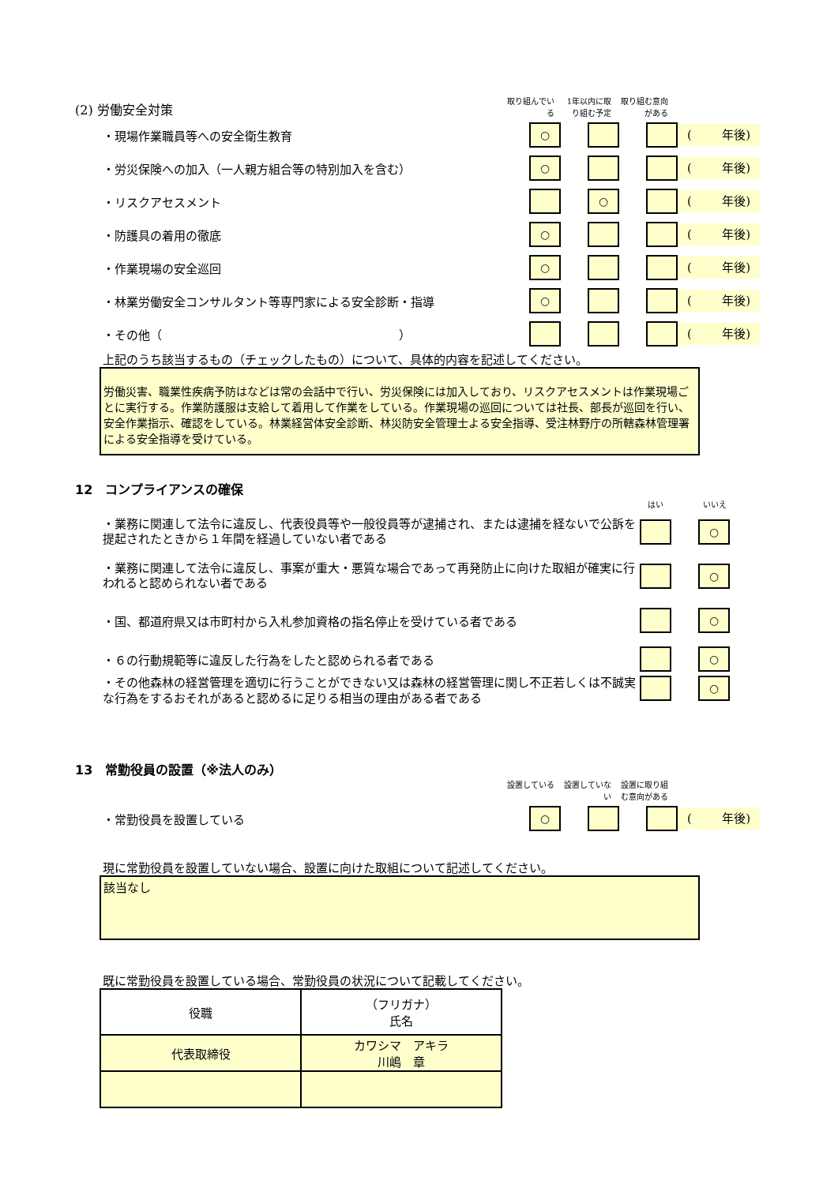(2) 労働安全対策
取り組んでいる
1年以内に取り組む予定
取り組む意向がある
・現場作業職員等への安全衛生教育
○ (年後)
・労災保険への加入（一人親方組合等の特別加入を含む）
○ (年後)
・リスクアセスメント
○ (年後)
・防護具の着用の徹底
○ (年後)
・作業現場の安全巡回
○ (年後)
・林業労働安全コンサルタント等専門家による安全診断・指導
○ (年後)
・その他（　　　　　　　　　　　　　　　　　　　　）
(年後)
上記のうち該当するもの（チェックしたもの）について、具体的内容を記述してください。
労働災害、職業性疾病予防はなどは常の会話中で行い、労災保険には加入しており、リスクアセスメントは作業現場ごとに実行する。作業防護服は支給して着用して作業をしている。作業現場の巡回については社長、部長が巡回を行い、安全作業指示、確認をしている。林業経営体安全診断、林災防安全管理士よる安全指導、受注林野庁の所轄森林管理署による安全指導を受けている。
12　コンプライアンスの確保
はい いいえ
・業務に関連して法令に違反し、代表役員等や一般役員等が逮捕され、または逮捕を経ないで公訴を提起されたときから１年間を経過していない者である
　
○
・業務に関連して法令に違反し、事案が重大・悪質な場合であって再発防止に向けた取組が確実に行われると認められない者である
○
・国、都道府県又は市町村から入札参加資格の指名停止を受けている者である
○
・６の行動規範等に違反した行為をしたと認められる者である
○
・その他森林の経営管理を適切に行うことができない又は森林の経営管理に関し不正若しくは不誠実な行為をするおそれがあると認めるに足りる相当の理由がある者である
○
13　常勤役員の設置（※法人のみ）
設置している 設置していない
設置に取り組む意向がある
・常勤役員を設置している
○ (年後)
現に常勤役員を設置していない場合、設置に向けた取組について記述してください。
該当なし
既に常勤役員を設置している場合、常勤役員の状況について記載してください。
| 役職 | （フリガナ） 氏名 |
| 代表取締役 | カワシマ アキラ 川嶋 章 |